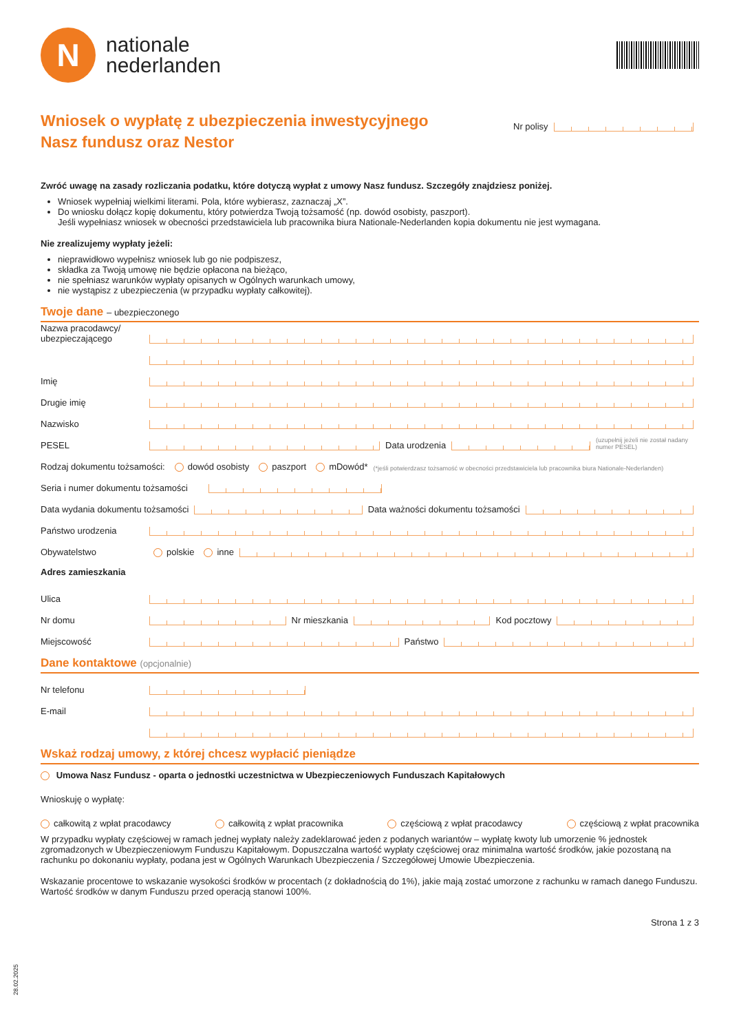28.02.2025
N
nationale
nederlanden
Wniosek o wypłatę z ubezpieczenia inwestycyjnego
Nasz fundusz oraz Nestor
Nr polisy
Zwróć uwagę na zasady rozliczania podatku, które dotyczą wypłat z umowy Nasz fundusz. Szczegóły znajdziesz poniżej.
Wniosek wypełniaj wielkimi literami. Pola, które wybierasz, zaznaczaj „X”.
Do wniosku dołącz kopię dokumentu, który potwierdza Twoją tożsamość (np. dowód osobisty, paszport).
Jeśli wypełniasz wniosek w obecności przedstawiciela lub pracownika biura Nationale-Nederlanden kopia dokumentu nie jest wymagana.
Nie zrealizujemy wypłaty jeżeli:
nieprawidłowo wypełnisz wniosek lub go nie podpiszesz,
składka za Twoją umowę nie będzie opłacona na bieżąco,
nie spełniasz warunków wypłaty opisanych w Ogólnych warunkach umowy,
nie wystąpisz z ubezpieczenia (w przypadku wypłaty całkowitej).
Twoje dane – ubezpieczonego
Nazwa pracodawcy/ ubezpieczającego
Imię
Drugie imię
Nazwisko
PESEL
Data urodzenia
(uzupełnij jeżeli nie został nadany numer PESEL)
Rodzaj dokumentu tożsamości: dowód osobisty paszport mDowód* (*jeśli potwierdzasz tożsamość w obecności przedstawiciela lub pracownika biura Nationale-Nederlanden)
Seria i numer dokumentu tożsamości
Data wydania dokumentu tożsamości
Data ważności dokumentu tożsamości
Państwo urodzenia
Obywatelstwo polskie inne
Adres zamieszkania
Ulica
Nr domu
Nr mieszkania
Kod pocztowy
Miejscowość
Państwo
Dane kontaktowe (opcjonalnie)
Nr telefonu
E-mail
Wskaż rodzaj umowy, z której chcesz wypłacić pieniądze
Umowa Nasz Fundusz - oparta o jednostki uczestnictwa w Ubezpieczeniowych Funduszach Kapitałowych
Wnioskuję o wypłatę:
całkowitą z wpłat pracodawcy całkowitą z wpłat pracownika częściową z wpłat pracodawcy częściową z wpłat pracownika
W przypadku wypłaty częściowej w ramach jednej wypłaty należy zadeklarować jeden z podanych wariantów – wypłatę kwoty lub umorzenie % jednostek zgromadzonych w Ubezpieczeniowym Funduszu Kapitałowym. Dopuszczalna wartość wypłaty częściowej oraz minimalna wartość środków, jakie pozostaną na rachunku po dokonaniu wypłaty, podana jest w Ogólnych Warunkach Ubezpieczenia / Szczegółowej Umowie Ubezpieczenia.
Wskazanie procentowe to wskazanie wysokości środków w procentach (z dokładnością do 1%), jakie mają zostać umorzone z rachunku w ramach danego Funduszu. Wartość środków w danym Funduszu przed operacją stanowi 100%.
Strona 1 z 3